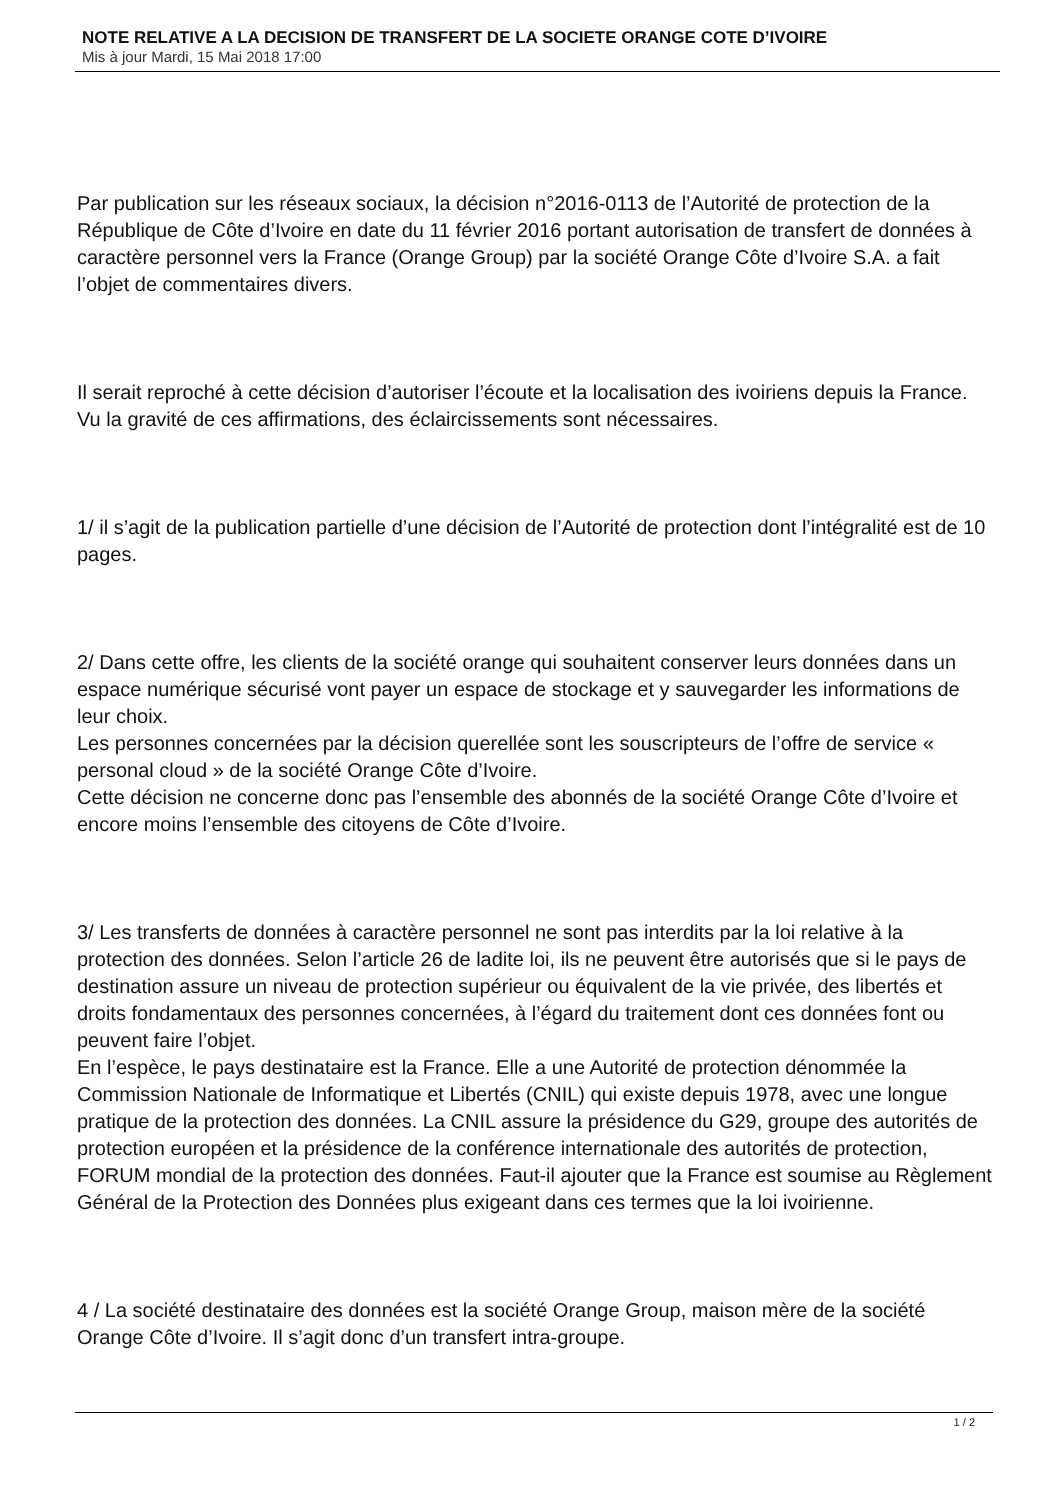NOTE RELATIVE A LA DECISION DE TRANSFERT DE LA SOCIETE ORANGE COTE D’IVOIRE
Mis à jour Mardi, 15 Mai 2018 17:00
Par publication sur les réseaux sociaux, la décision n°2016-0113 de l’Autorité de protection de la République de Côte d’Ivoire en date du 11 février 2016 portant autorisation de transfert de données à caractère personnel vers la France (Orange Group) par la société Orange Côte d’Ivoire S.A. a fait l’objet de commentaires divers.
Il serait reproché à cette décision d’autoriser l’écoute et la localisation des ivoiriens depuis la France. Vu la gravité de ces affirmations, des éclaircissements sont nécessaires.
1/ il s’agit de la publication partielle d’une décision de l’Autorité de protection dont l’intégralité est de 10 pages.
2/ Dans cette offre, les clients de la société orange qui souhaitent conserver leurs données dans un espace numérique sécurisé vont payer un espace de stockage et y sauvegarder les informations de leur choix.
Les personnes concernées par la décision querellée sont les souscripteurs de l’offre de service « personal cloud » de la société Orange Côte d’Ivoire.
Cette décision ne concerne donc pas l’ensemble des abonnés de la société Orange Côte d’Ivoire et encore moins l’ensemble des citoyens de Côte d’Ivoire.
3/ Les transferts de données à caractère personnel ne sont pas interdits par la loi relative à la protection des données. Selon l’article 26 de ladite loi, ils ne peuvent être autorisés que si le pays de destination assure un niveau de protection supérieur ou équivalent de la vie privée, des libertés et droits fondamentaux des personnes concernées, à l’égard du traitement dont ces données font ou peuvent faire l’objet.
En l’espèce, le pays destinataire est la France. Elle a une Autorité de protection dénommée la Commission Nationale de Informatique et Libertés (CNIL) qui existe depuis 1978, avec une longue pratique de la protection des données. La CNIL assure la présidence du G29, groupe des autorités de protection européen et la présidence de la conférence internationale des autorités de protection, FORUM mondial de la protection des données. Faut-il ajouter que la France est soumise au Règlement Général de la Protection des Données plus exigeant dans ces termes que la loi ivoirienne.
4 / La société destinataire des données est la société Orange Group, maison mère de la société Orange Côte d’Ivoire. Il s’agit donc d’un transfert intra-groupe.
1 / 2